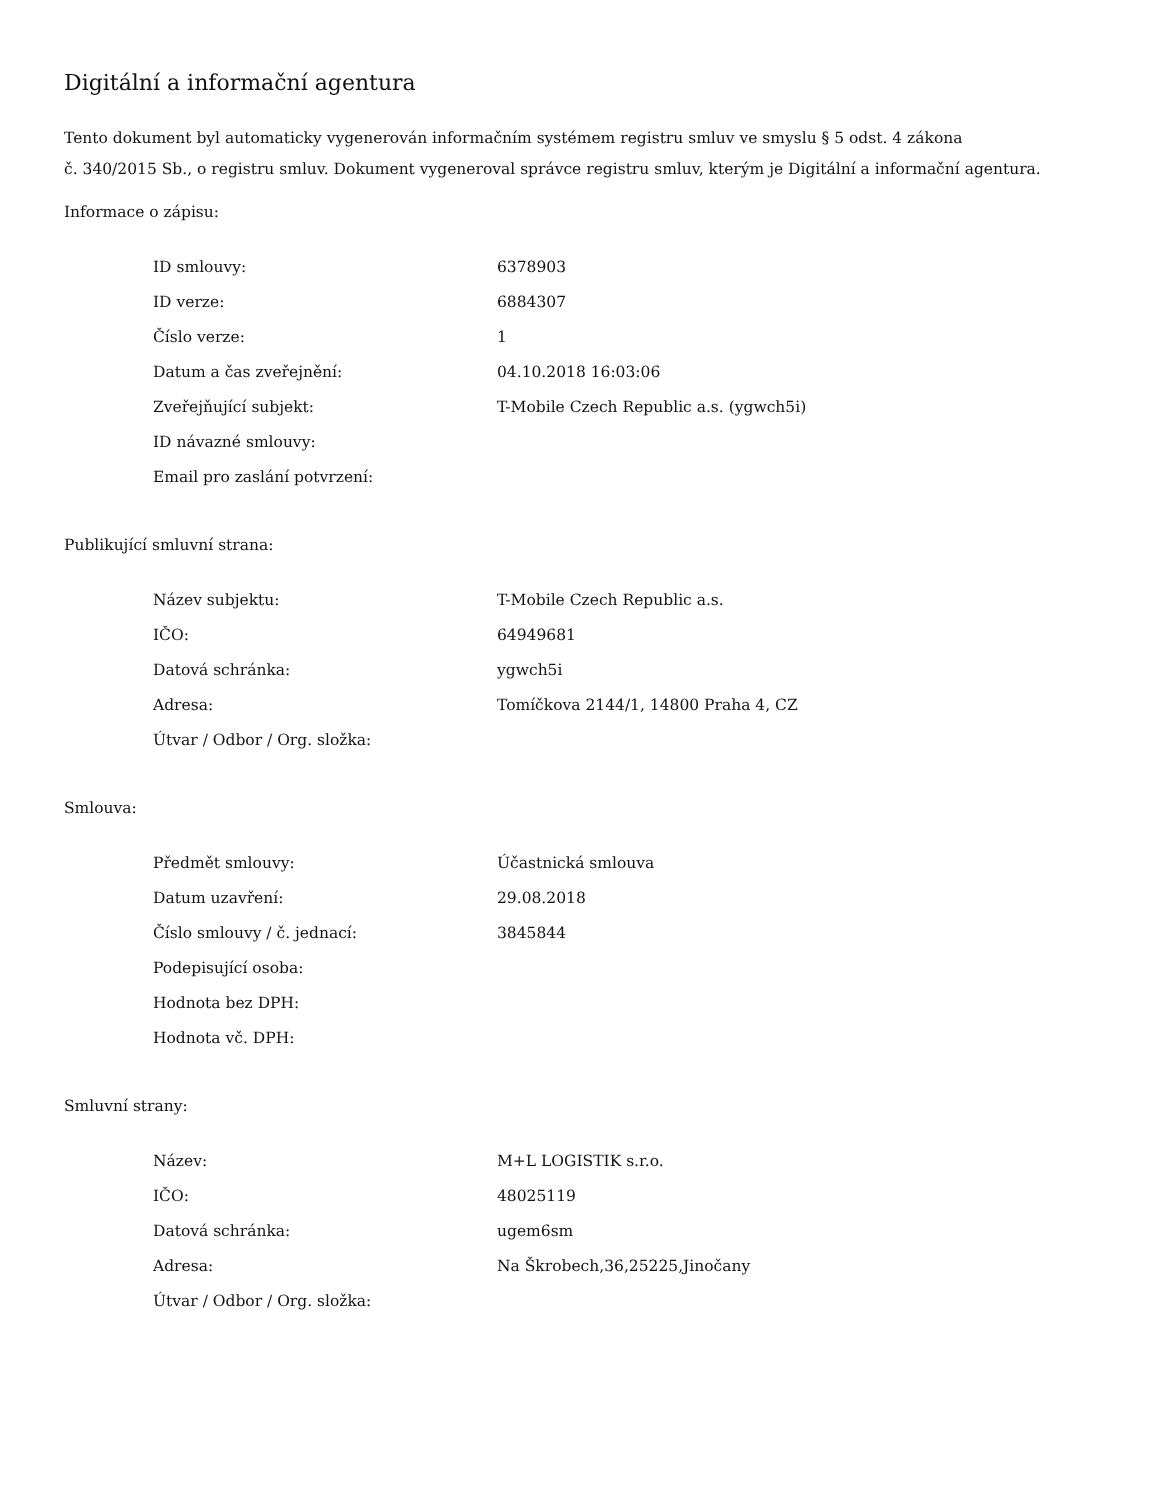Digitální a informační agentura
Tento dokument byl automaticky vygenerován informačním systémem registru smluv ve smyslu § 5 odst. 4 zákona
č. 340/2015 Sb., o registru smluv. Dokument vygeneroval správce registru smluv, kterým je Digitální a informační agentura.
Informace o zápisu:
| ID smlouvy: | 6378903 |
| ID verze: | 6884307 |
| Číslo verze: | 1 |
| Datum a čas zveřejnění: | 04.10.2018 16:03:06 |
| Zveřejňující subjekt: | T-Mobile Czech Republic a.s. (ygwch5i) |
| ID návazné smlouvy: | |
| Email pro zaslání potvrzení: | |
Publikující smluvní strana:
| Název subjektu: | T-Mobile Czech Republic a.s. |
| IČO: | 64949681 |
| Datová schránka: | ygwch5i |
| Adresa: | Tomíčkova 2144/1, 14800 Praha 4, CZ |
| Útvar / Odbor / Org. složka: | |
Smlouva:
| Předmět smlouvy: | Účastnická smlouva |
| Datum uzavření: | 29.08.2018 |
| Číslo smlouvy / č. jednací: | 3845844 |
| Podepisující osoba: | |
| Hodnota bez DPH: | |
| Hodnota vč. DPH: | |
Smluvní strany:
| Název: | M+L LOGISTIK s.r.o. |
| IČO: | 48025119 |
| Datová schránka: | ugem6sm |
| Adresa: | Na Škrobech,36,25225,Jinočany |
| Útvar / Odbor / Org. složka: | |